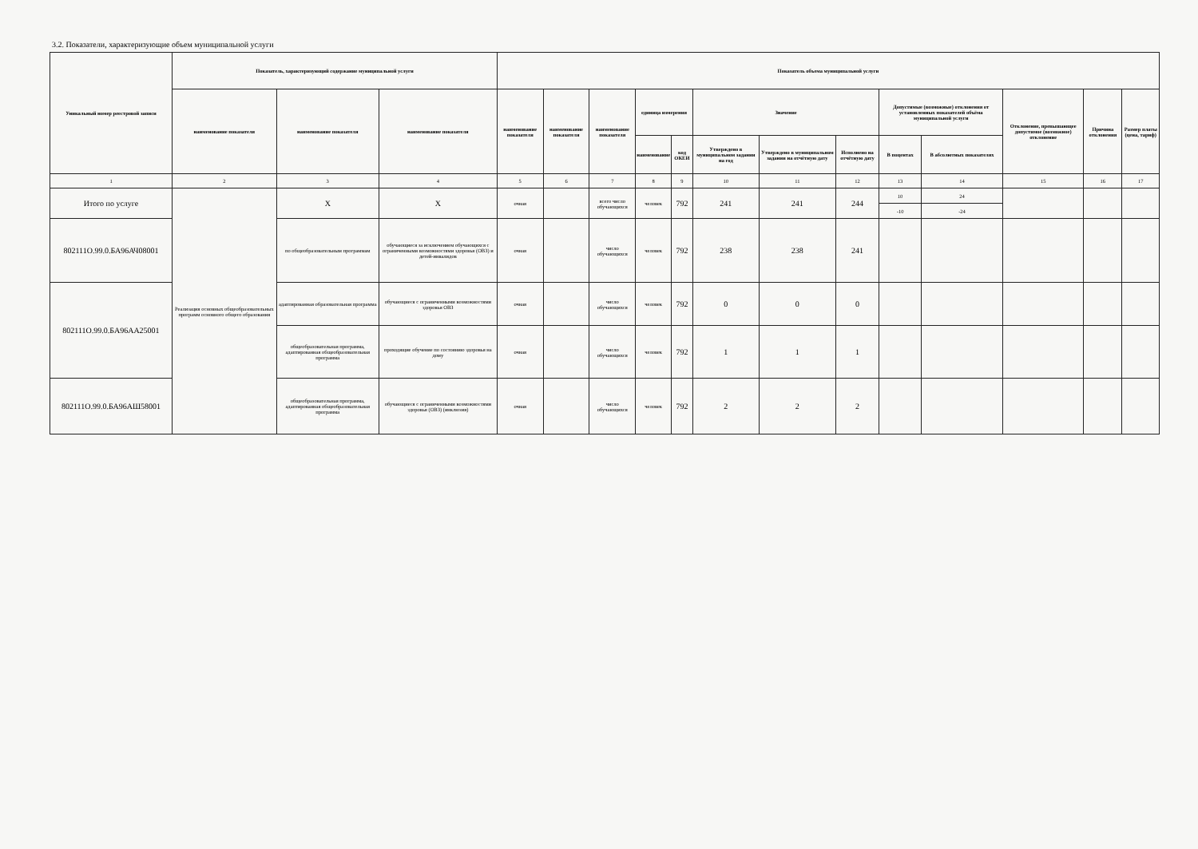3.2. Показатели, характеризующие объем муниципальной услуги
| Уникальный номер реестровой записи | Показатель, характеризующий содержание муниципальной услуги | | | Показатель объема муниципальной услуги | | | | | | | | | | | | |
| --- | --- | --- | --- | --- | --- | --- | --- | --- | --- | --- | --- | --- | --- | --- | --- | --- |
| | наименование показателя | наименование показателя | наименование показателя | наименование показателя | наименование показателя | наименование показателя | единица измерения | | Значение | | | Допустимые (возможные) отклонения от установленных показателей объёма муниципальной услуги | | Отклонение, превышающее допустимое (возможное) отклонение | Причина отклонения | Размер платы (цена, тариф) |
| | | | | | | | наименование | код ОКЕИ | Утверждено в муниципальном задании на год | Утверждено в муниципальном задании на отчётную дату | Исполнено на отчётную дату | В поцентах | В абсолютных показателях | | | |
| 1 | 2 | 3 | 4 | 5 | 6 | 7 | 8 | 9 | 10 | 11 | 12 | 13 | 14 | 15 | 16 | 17 |
| Итого по услуге | Реализация основных общеобразовательных программ основного общего образования | Х | Х | очная | | всего число обучающихся | человек | 792 | 241 | 241 | 244 | 10 | 24 | | | |
| | | | | | | | | | | | | -10 | -24 | | | |
| 802111О.99.0.БА96АЧ08001 | | по общеобразовательным программам | обучающиеся за исключением обучающихся с ограниченными возможностями здоровья (ОВЗ) и детей-инвалидов | очная | | число обучающихся | человек | 792 | 238 | 238 | 241 | | | | | |
| 802111О.99.0.БА96АА25001 | | адаптированная образовательная программа | обучающиеся с ограниченными возможностями здоровья ОВЗ | очная | | число обучающихся | человек | 792 | 0 | 0 | 0 | | | | | |
| | | общеобразовательная программа, адаптированная общеобразовательная программа | проходящие обучение по состоянию здоровья на дому | очная | | число обучающихся | человек | 792 | 1 | 1 | 1 | | | | | |
| 802111О.99.0.БА96АШ58001 | | общеобразовательная программа, адаптированная общеобразовательная программа | обучающиеся с ограниченными возможностями здоровья (ОВЗ) (инклюзия) | очная | | число обучающихся | человек | 792 | 2 | 2 | 2 | | | | | |